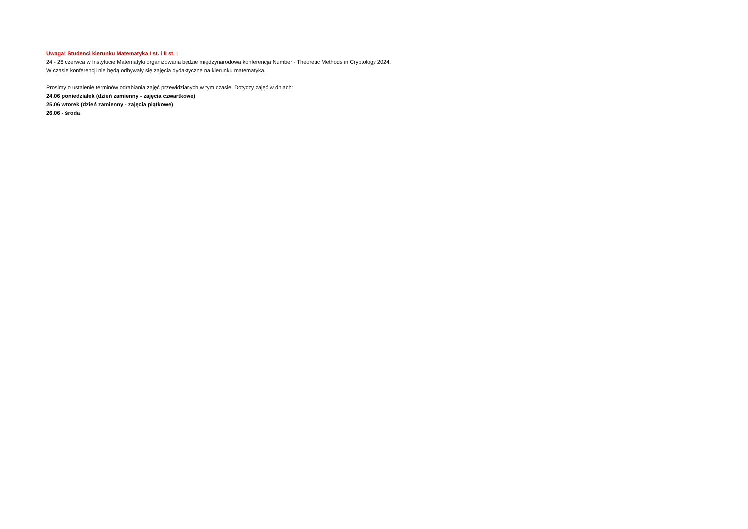Uwaga! Studenci kierunku Matematyka I st. i II st. :
24 - 26 czerwca w Instytucie Matematyki organizowana będzie międzynarodowa konferencja Number - Theoretic Methods in Cryptology 2024.
W czasie konferencji nie będą odbywały się zajęcia dydaktyczne na kierunku matematyka.
Prosimy o ustalenie terminów odrabiania zajęć przewidzianych w tym czasie. Dotyczy zajęć w dniach:
24.06 poniedziałek (dzień zamienny - zajęcia czwartkowe)
25.06 wtorek (dzień zamienny - zajęcia piątkowe)
26.06 - środa